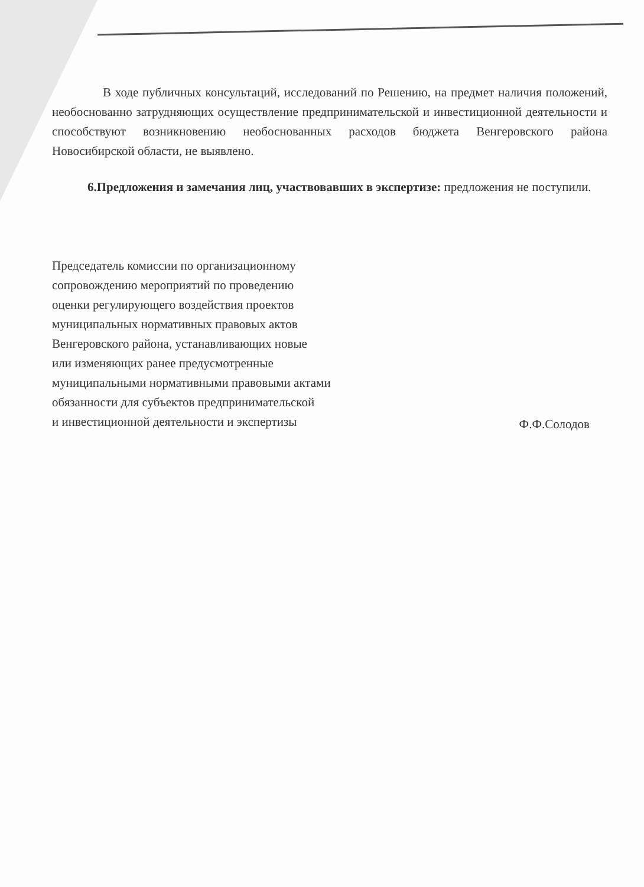В ходе публичных консультаций, исследований по Решению, на предмет наличия положений, необоснованно затрудняющих осуществление предпринимательской и инвестиционной деятельности и способствуют возникновению необоснованных расходов бюджета Венгеровского района Новосибирской области, не выявлено.
6.Предложения и замечания лиц, участвовавших в экспертизе: предложения не поступили.
Председатель комиссии по организационному
сопровождению мероприятий по проведению
оценки регулирующего воздействия проектов
муниципальных нормативных правовых актов
Венгеровского района, устанавливающих новые
или изменяющих ранее предусмотренные
муниципальными нормативными правовыми актами
обязанности для субъектов предпринимательской
и инвестиционной деятельности и экспертизы
Ф.Ф.Солодов